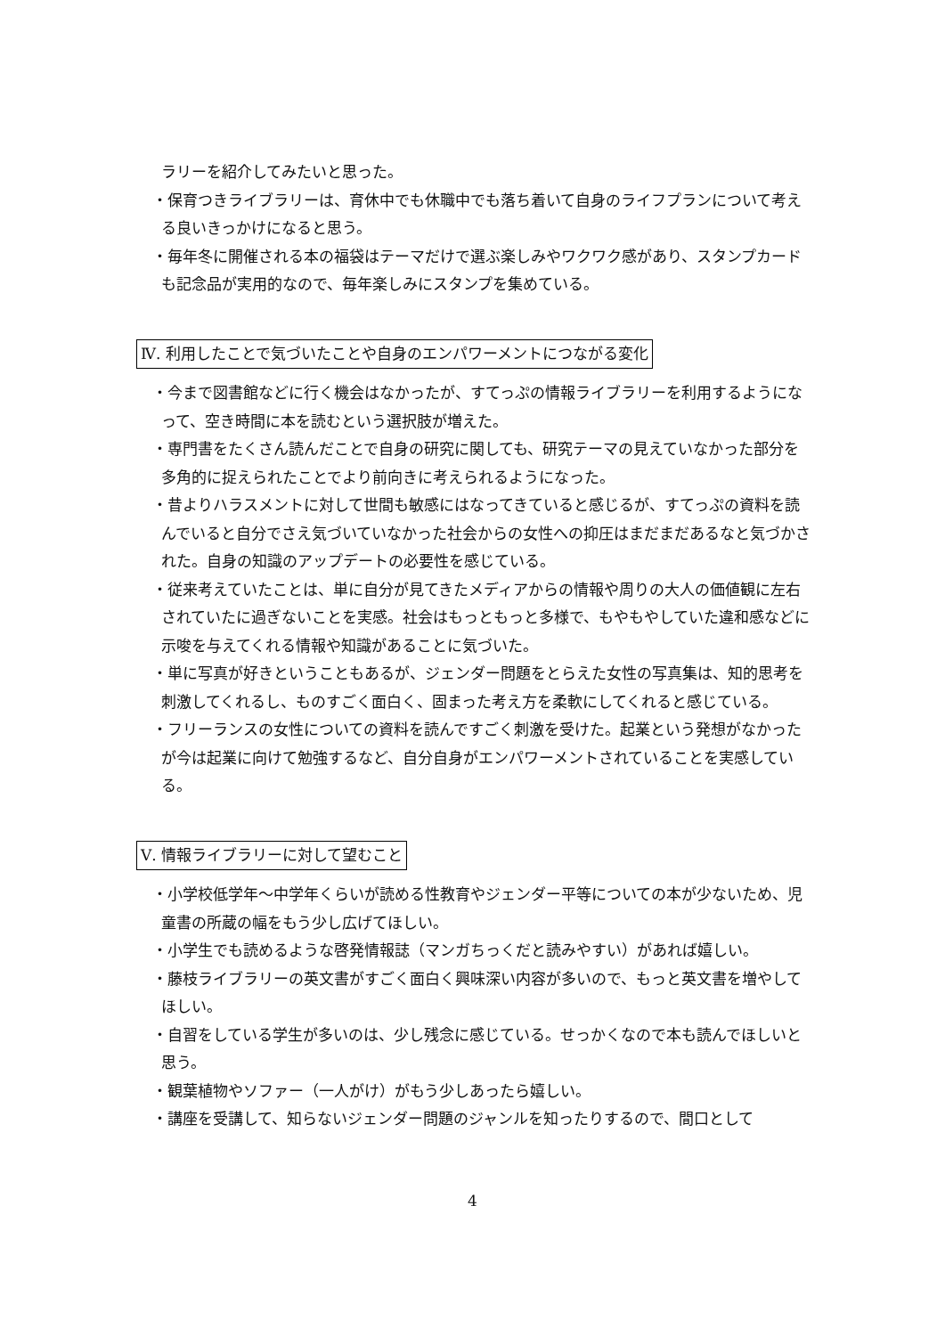ラリーを紹介してみたいと思った。
・保育つきライブラリーは、育休中でも休職中でも落ち着いて自身のライフプランについて考える良いきっかけになると思う。
・毎年冬に開催される本の福袋はテーマだけで選ぶ楽しみやワクワク感があり、スタンプカードも記念品が実用的なので、毎年楽しみにスタンプを集めている。
Ⅳ. 利用したことで気づいたことや自身のエンパワーメントにつながる変化
・今まで図書館などに行く機会はなかったが、すてっぷの情報ライブラリーを利用するようになって、空き時間に本を読むという選択肢が増えた。
・専門書をたくさん読んだことで自身の研究に関しても、研究テーマの見えていなかった部分を多角的に捉えられたことでより前向きに考えられるようになった。
・昔よりハラスメントに対して世間も敏感にはなってきていると感じるが、すてっぷの資料を読んでいると自分でさえ気づいていなかった社会からの女性への抑圧はまだまだあるなと気づかされた。自身の知識のアップデートの必要性を感じている。
・従来考えていたことは、単に自分が見てきたメディアからの情報や周りの大人の価値観に左右されていたに過ぎないことを実感。社会はもっともっと多様で、もやもやしていた違和感などに示唆を与えてくれる情報や知識があることに気づいた。
・単に写真が好きということもあるが、ジェンダー問題をとらえた女性の写真集は、知的思考を刺激してくれるし、ものすごく面白く、固まった考え方を柔軟にしてくれると感じている。
・フリーランスの女性についての資料を読んですごく刺激を受けた。起業という発想がなかったが今は起業に向けて勉強するなど、自分自身がエンパワーメントされていることを実感している。
Ⅴ. 情報ライブラリーに対して望むこと
・小学校低学年～中学年くらいが読める性教育やジェンダー平等についての本が少ないため、児童書の所蔵の幅をもう少し広げてほしい。
・小学生でも読めるような啓発情報誌（マンガちっくだと読みやすい）があれば嬉しい。
・藤枝ライブラリーの英文書がすごく面白く興味深い内容が多いので、もっと英文書を増やしてほしい。
・自習をしている学生が多いのは、少し残念に感じている。せっかくなので本も読んでほしいと思う。
・観葉植物やソファー（一人がけ）がもう少しあったら嬉しい。
・講座を受講して、知らないジェンダー問題のジャンルを知ったりするので、間口として
4